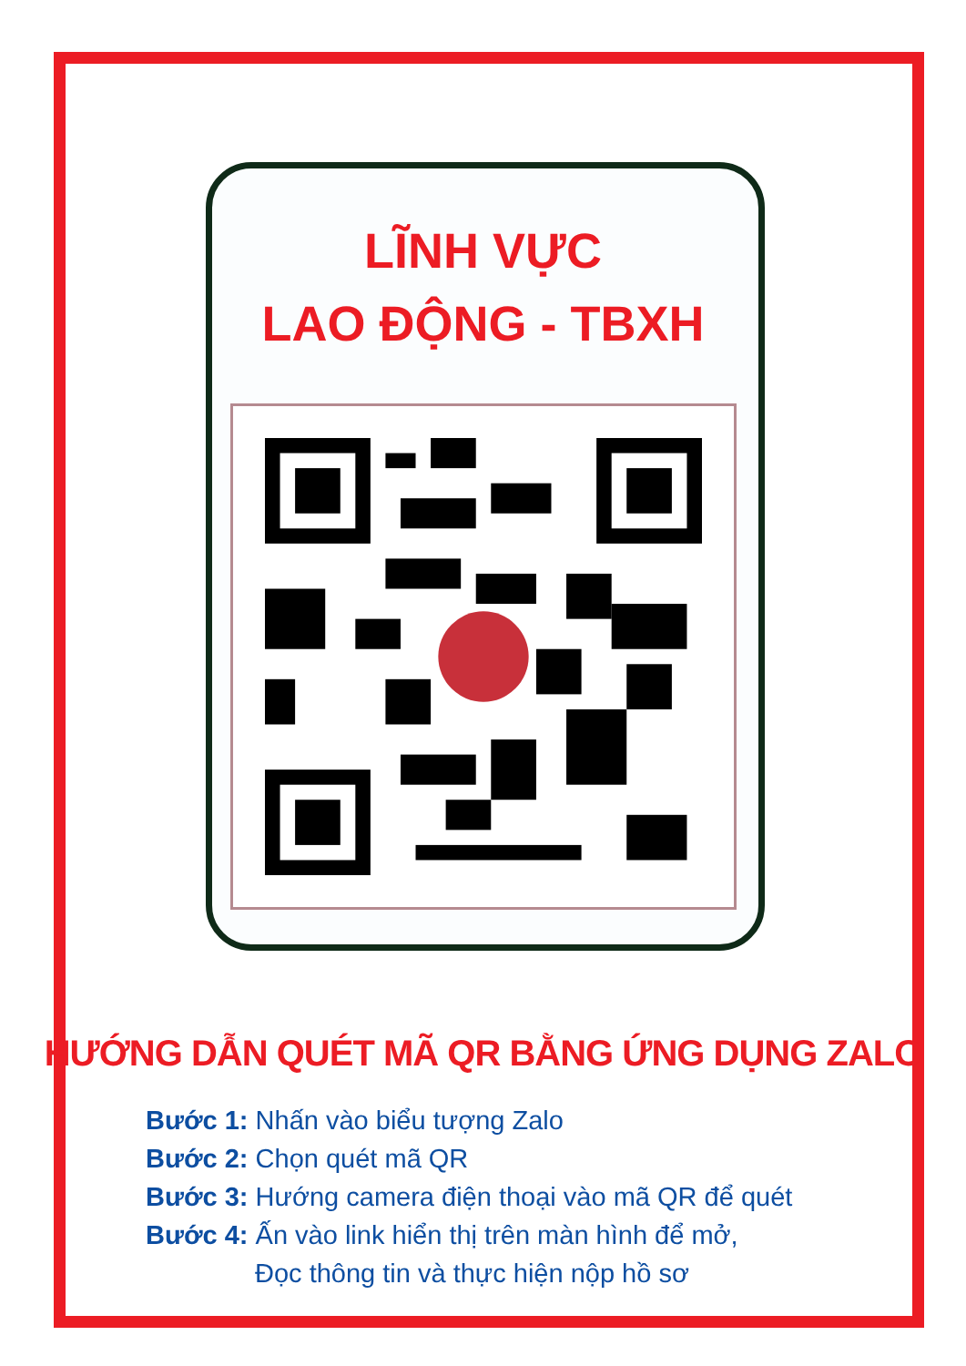LĨNH VỰC
LAO ĐỘNG - TBXH
HƯỚNG DẪN QUÉT MÃ QR BẰNG ỨNG DỤNG ZALO
Bước 1: Nhấn vào biểu tượng Zalo
Bước 2: Chọn quét mã QR
Bước 3: Hướng camera điện thoại vào mã QR để quét
Bước 4: Ấn vào link hiển thị trên màn hình để mở,
Đọc thông tin và thực hiện nộp hồ sơ